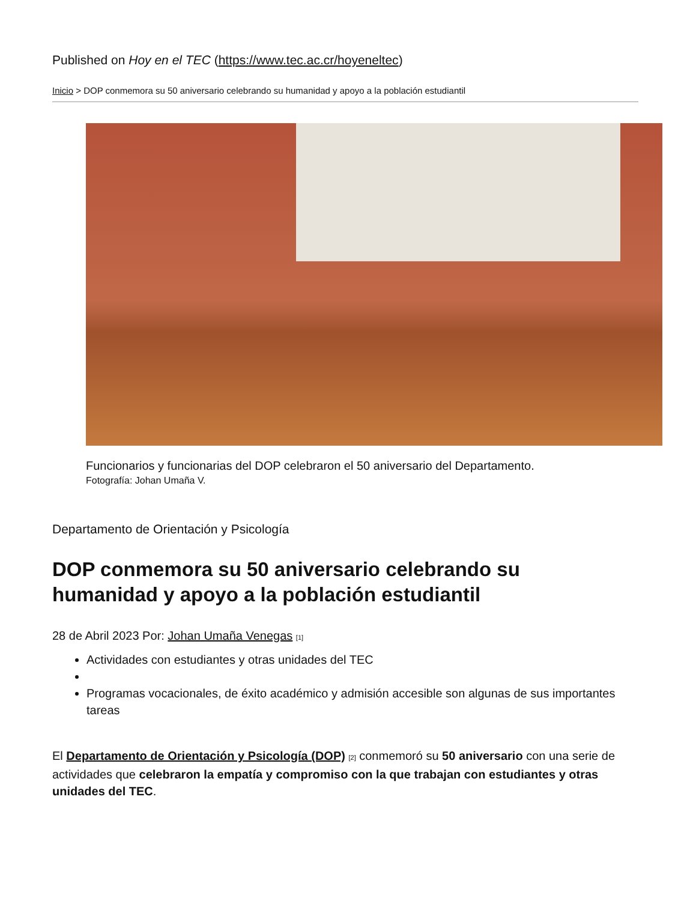Published on Hoy en el TEC (https://www.tec.ac.cr/hoyeneltec)
Inicio > DOP conmemora su 50 aniversario celebrando su humanidad y apoyo a la población estudiantil
Funcionarios y funcionarias del DOP celebraron el 50 aniversario del Departamento.
Fotografía: Johan Umaña V.
Departamento de Orientación y Psicología
DOP conmemora su 50 aniversario celebrando su humanidad y apoyo a la población estudiantil
28 de Abril 2023 Por: Johan Umaña Venegas <sup>[1]</sup>
Actividades con estudiantes y otras unidades del TEC
Programas vocacionales, de éxito académico y admisión accesible son algunas de sus importantes tareas
El Departamento de Orientación y Psicología (DOP) <sup>[2]</sup> conmemoró su 50 aniversario con una serie de actividades que celebraron la empatía y compromiso con la que trabajan con estudiantes y otras unidades del TEC.